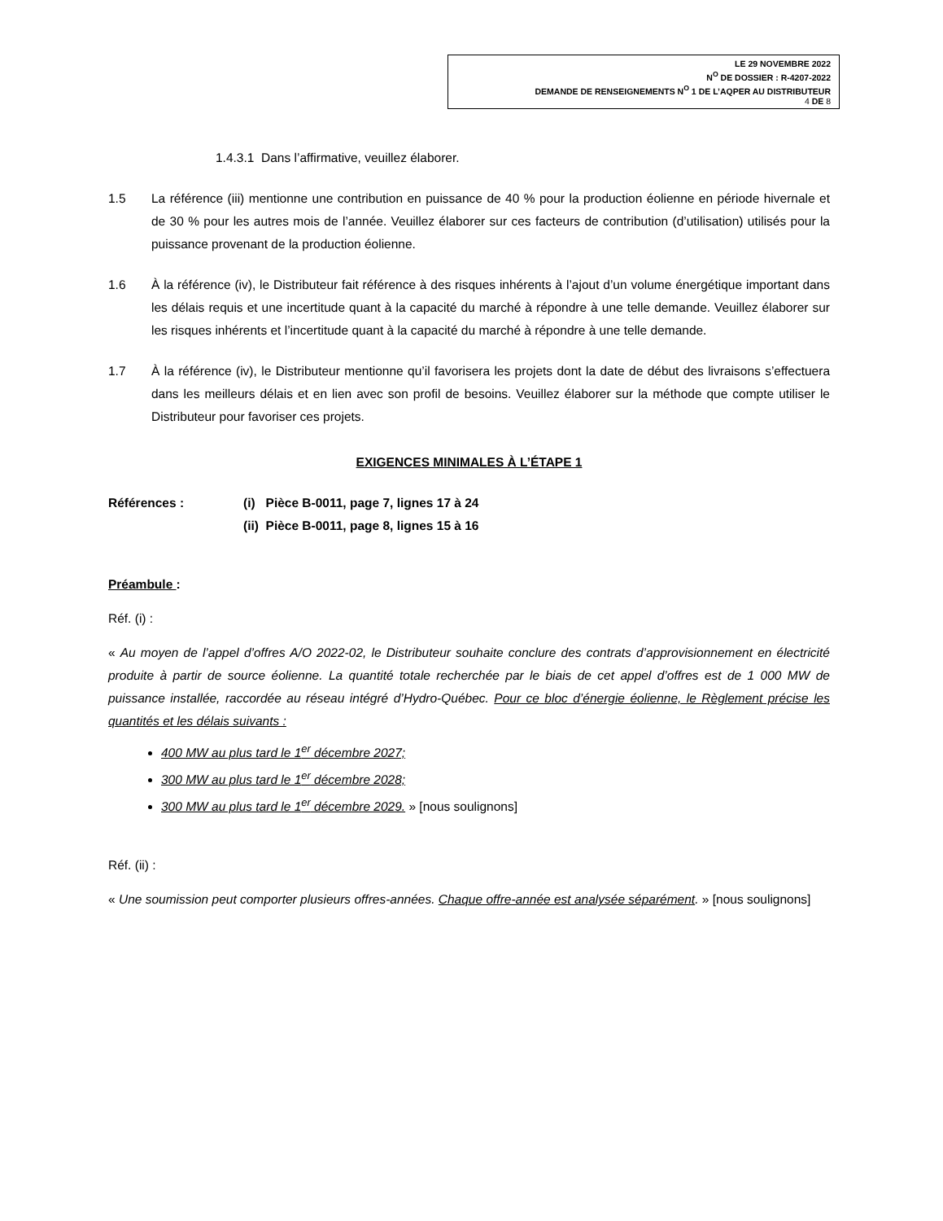LE 29 NOVEMBRE 2022
N<sup>O</sup> DE DOSSIER : R-4207-2022
DEMANDE DE RENSEIGNEMENTS N<sup>O</sup> 1 DE L’AQPER AU DISTRIBUTEUR
4 DE 8
1.4.3.1 Dans l’affirmative, veuillez élaborer.
1.5 La référence (iii) mentionne une contribution en puissance de 40 % pour la production éolienne en période hivernale et de 30 % pour les autres mois de l’année. Veuillez élaborer sur ces facteurs de contribution (d’utilisation) utilisés pour la puissance provenant de la production éolienne.
1.6 À la référence (iv), le Distributeur fait référence à des risques inhérents à l’ajout d’un volume énergétique important dans les délais requis et une incertitude quant à la capacité du marché à répondre à une telle demande. Veuillez élaborer sur les risques inhérents et l’incertitude quant à la capacité du marché à répondre à une telle demande.
1.7 À la référence (iv), le Distributeur mentionne qu’il favorisera les projets dont la date de début des livraisons s’effectuera dans les meilleurs délais et en lien avec son profil de besoins. Veuillez élaborer sur la méthode que compte utiliser le Distributeur pour favoriser ces projets.
EXIGENCES MINIMALES À L’ÉTAPE 1
Références : (i) Pièce B-0011, page 7, lignes 17 à 24
(ii) Pièce B-0011, page 8, lignes 15 à 16
Préambule :
Réf. (i) :
« Au moyen de l’appel d’offres A/O 2022-02, le Distributeur souhaite conclure des contrats d’approvisionnement en électricité produite à partir de source éolienne. La quantité totale recherchée par le biais de cet appel d’offres est de 1 000 MW de puissance installée, raccordée au réseau intégré d’Hydro-Québec. Pour ce bloc d’énergie éolienne, le Règlement précise les quantités et les délais suivants :
400 MW au plus tard le 1<sup>er</sup> décembre 2027;
300 MW au plus tard le 1<sup>er</sup> décembre 2028;
300 MW au plus tard le 1<sup>er</sup> décembre 2029. » [nous soulignons]
Réf. (ii) :
« Une soumission peut comporter plusieurs offres-années. Chaque offre-année est analysée séparément. » [nous soulignons]